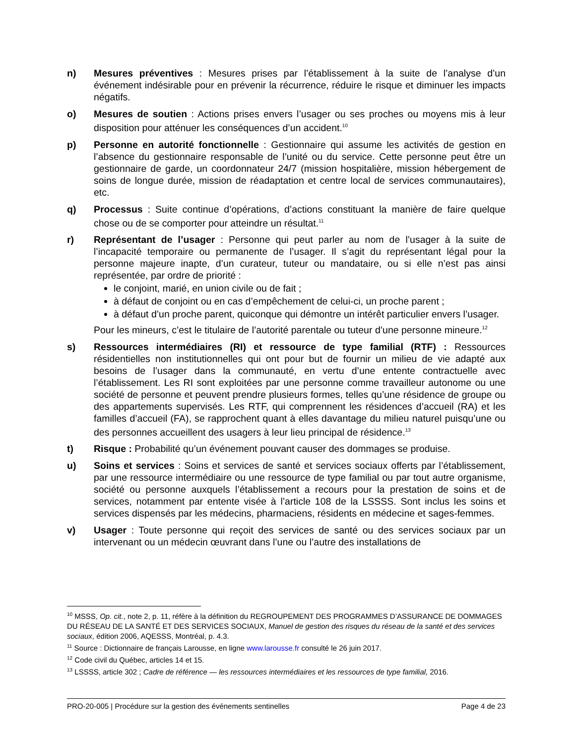n) Mesures préventives : Mesures prises par l’établissement à la suite de l’analyse d’un événement indésirable pour en prévenir la récurrence, réduire le risque et diminuer les impacts négatifs.
o) Mesures de soutien : Actions prises envers l’usager ou ses proches ou moyens mis à leur disposition pour atténuer les conséquences d’un accident.<sup>10</sup>
p) Personne en autorité fonctionnelle : Gestionnaire qui assume les activités de gestion en l’absence du gestionnaire responsable de l’unité ou du service. Cette personne peut être un gestionnaire de garde, un coordonnateur 24/7 (mission hospitalière, mission hébergement de soins de longue durée, mission de réadaptation et centre local de services communautaires), etc.
q) Processus : Suite continue d’opérations, d’actions constituant la manière de faire quelque chose ou de se comporter pour atteindre un résultat.<sup>11</sup>
r) Représentant de l’usager : Personne qui peut parler au nom de l’usager à la suite de l’incapacité temporaire ou permanente de l’usager. Il s’agit du représentant légal pour la personne majeure inapte, d’un curateur, tuteur ou mandataire, ou si elle n’est pas ainsi représentée, par ordre de priorité :
le conjoint, marié, en union civile ou de fait ;
à défaut de conjoint ou en cas d’empêchement de celui-ci, un proche parent ;
à défaut d’un proche parent, quiconque qui démontre un intérêt particulier envers l’usager.
Pour les mineurs, c’est le titulaire de l’autorité parentale ou tuteur d’une personne mineure.<sup>12</sup>
s) Ressources intermédiaires (RI) et ressource de type familial (RTF) : Ressources résidentielles non institutionnelles qui ont pour but de fournir un milieu de vie adapté aux besoins de l’usager dans la communauté, en vertu d’une entente contractuelle avec l’établissement. Les RI sont exploitées par une personne comme travailleur autonome ou une société de personne et peuvent prendre plusieurs formes, telles qu’une résidence de groupe ou des appartements supervisés. Les RTF, qui comprennent les résidences d’accueil (RA) et les familles d’accueil (FA), se rapprochent quant à elles davantage du milieu naturel puisqu’une ou des personnes accueillent des usagers à leur lieu principal de résidence.<sup>13</sup>
t) Risque : Probabilité qu’un événement pouvant causer des dommages se produise.
u) Soins et services : Soins et services de santé et services sociaux offerts par l’établissement, par une ressource intermédiaire ou une ressource de type familial ou par tout autre organisme, société ou personne auxquels l’établissement a recours pour la prestation de soins et de services, notamment par entente visée à l’article 108 de la LSSSS. Sont inclus les soins et services dispensés par les médecins, pharmaciens, résidents en médecine et sages-femmes.
v) Usager : Toute personne qui reçoit des services de santé ou des services sociaux par un intervenant ou un médecin œuvrant dans l’une ou l’autre des installations de
<sup>10</sup> MSSS, Op. cit., note 2, p. 11, réfère à la définition du REGROUPEMENT DES PROGRAMMES D’ASSURANCE DE DOMMAGES DU RÉSEAU DE LA SANTÉ ET DES SERVICES SOCIAUX, Manuel de gestion des risques du réseau de la santé et des services sociaux, édition 2006, AQESSS, Montréal, p. 4.3.
<sup>11</sup> Source : Dictionnaire de français Larousse, en ligne www.larousse.fr consulté le 26 juin 2017.
<sup>12</sup> Code civil du Québec, articles 14 et 15.
<sup>13</sup> LSSSS, article 302 ; Cadre de référence — les ressources intermédiaires et les ressources de type familial, 2016.
PRO-20-005 | Procédure sur la gestion des événements sentinelles Page 4 de 23